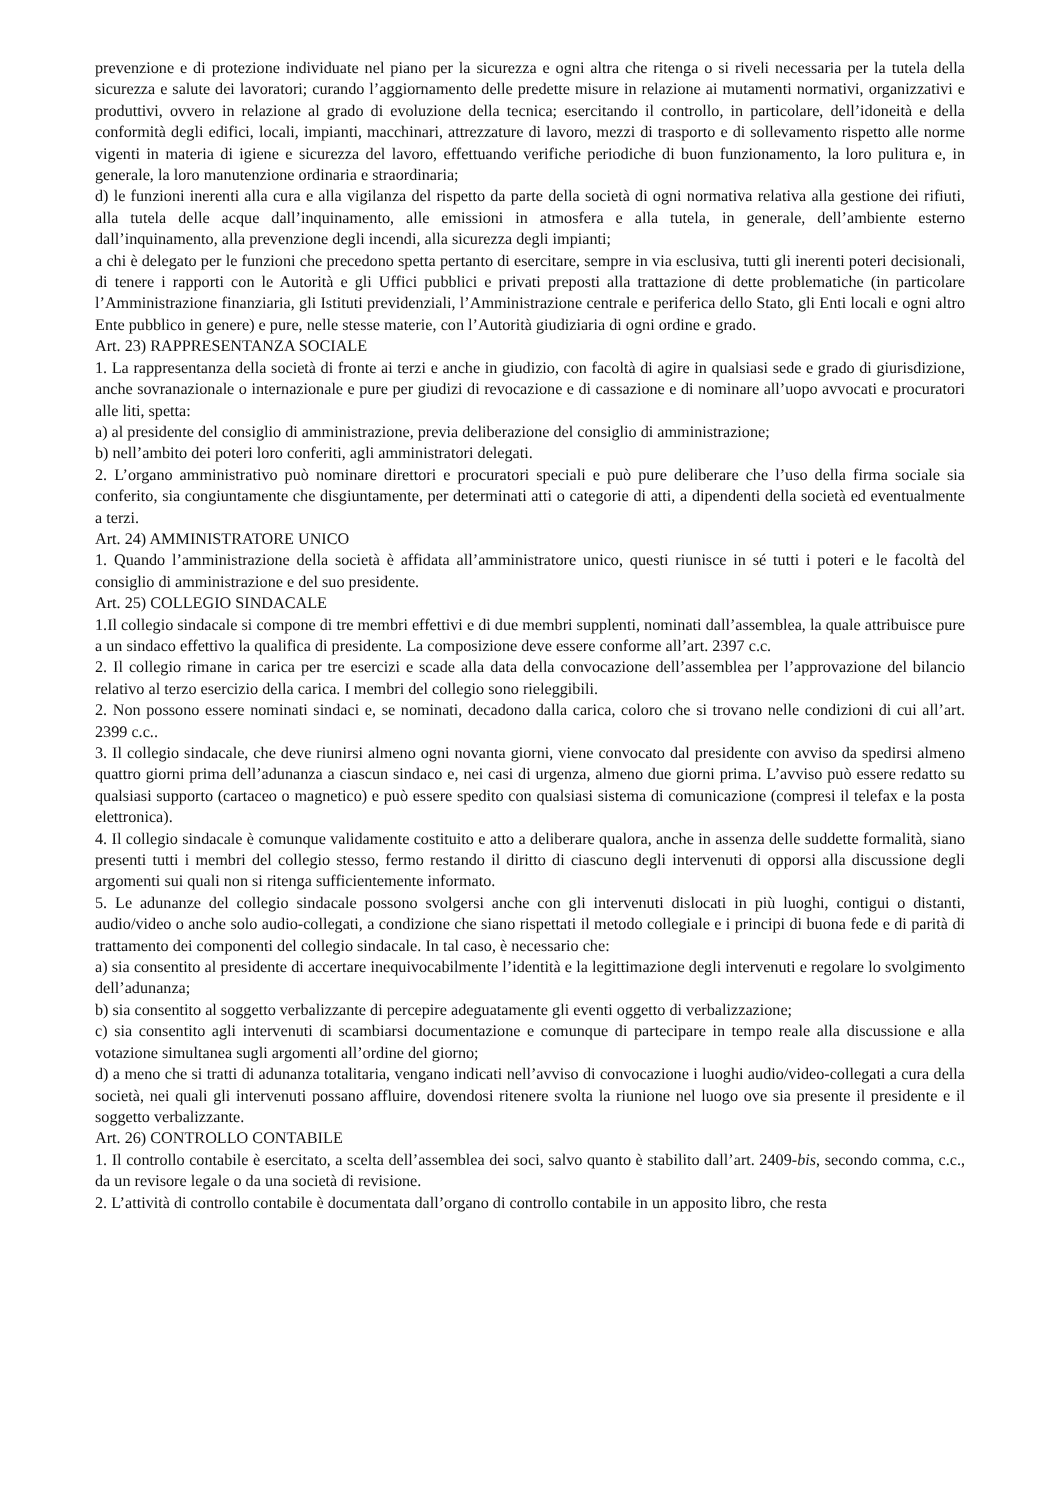prevenzione e di protezione individuate nel piano per la sicurezza e ogni altra che ritenga o si riveli necessaria per la tutela della sicurezza e salute dei lavoratori; curando l’aggiornamento delle predette misure in relazione ai mutamenti normativi, organizzativi e produttivi, ovvero in relazione al grado di evoluzione della tecnica; esercitando il controllo, in particolare, dell’idoneità e della conformità degli edifici, locali, impianti, macchinari, attrezzature di lavoro, mezzi di trasporto e di sollevamento rispetto alle norme vigenti in materia di igiene e sicurezza del lavoro, effettuando verifiche periodiche di buon funzionamento, la loro pulitura e, in generale, la loro manutenzione ordinaria e straordinaria;
d) le funzioni inerenti alla cura e alla vigilanza del rispetto da parte della società di ogni normativa relativa alla gestione dei rifiuti, alla tutela delle acque dall’inquinamento, alle emissioni in atmosfera e alla tutela, in generale, dell’ambiente esterno dall’inquinamento, alla prevenzione degli incendi, alla sicurezza degli impianti;
a chi è delegato per le funzioni che precedono spetta pertanto di esercitare, sempre in via esclusiva, tutti gli inerenti poteri decisionali, di tenere i rapporti con le Autorità e gli Uffici pubblici e privati preposti alla trattazione di dette problematiche (in particolare l’Amministrazione finanziaria, gli Istituti previdenziali, l’Amministrazione centrale e periferica dello Stato, gli Enti locali e ogni altro Ente pubblico in genere) e pure, nelle stesse materie, con l’Autorità giudiziaria di ogni ordine e grado.
Art. 23) RAPPRESENTANZA SOCIALE
1. La rappresentanza della società di fronte ai terzi e anche in giudizio, con facoltà di agire in qualsiasi sede e grado di giurisdizione, anche sovranazionale o internazionale e pure per giudizi di revocazione e di cassazione e di nominare all’uopo avvocati e procuratori alle liti, spetta:
a) al presidente del consiglio di amministrazione, previa deliberazione del consiglio di amministrazione;
b) nell’ambito dei poteri loro conferiti, agli amministratori delegati.
2. L’organo amministrativo può nominare direttori e procuratori speciali e può pure deliberare che l’uso della firma sociale sia conferito, sia congiuntamente che disgiuntamente, per determinati atti o categorie di atti, a dipendenti della società ed eventualmente a terzi.
Art. 24) AMMINISTRATORE UNICO
1. Quando l’amministrazione della società è affidata all’amministratore unico, questi riunisce in sé tutti i poteri e le facoltà del consiglio di amministrazione e del suo presidente.
Art. 25) COLLEGIO SINDACALE
1.Il collegio sindacale si compone di tre membri effettivi e di due membri supplenti, nominati dall’assemblea, la quale attribuisce pure a un sindaco effettivo la qualifica di presidente. La composizione deve essere conforme all’art. 2397 c.c.
2. Il collegio rimane in carica per tre esercizi e scade alla data della convocazione dell’assemblea per l’approvazione del bilancio relativo al terzo esercizio della carica. I membri del collegio sono rieleggibili.
2. Non possono essere nominati sindaci e, se nominati, decadono dalla carica, coloro che si trovano nelle condizioni di cui all’art. 2399 c.c..
3. Il collegio sindacale, che deve riunirsi almeno ogni novanta giorni, viene convocato dal presidente con avviso da spedirsi almeno quattro giorni prima dell’adunanza a ciascun sindaco e, nei casi di urgenza, almeno due giorni prima. L’avviso può essere redatto su qualsiasi supporto (cartaceo o magnetico) e può essere spedito con qualsiasi sistema di comunicazione (compresi il telefax e la posta elettronica).
4. Il collegio sindacale è comunque validamente costituito e atto a deliberare qualora, anche in assenza delle suddette formalità, siano presenti tutti i membri del collegio stesso, fermo restando il diritto di ciascuno degli intervenuti di opporsi alla discussione degli argomenti sui quali non si ritenga sufficientemente informato.
5. Le adunanze del collegio sindacale possono svolgersi anche con gli intervenuti dislocati in più luoghi, contigui o distanti, audio/video o anche solo audio-collegati, a condizione che siano rispettati il metodo collegiale e i principi di buona fede e di parità di trattamento dei componenti del collegio sindacale. In tal caso, è necessario che:
a) sia consentito al presidente di accertare inequivocabilmente l’identità e la legittimazione degli intervenuti e regolare lo svolgimento dell’adunanza;
b) sia consentito al soggetto verbalizzante di percepire adeguatamente gli eventi oggetto di verbalizzazione;
c) sia consentito agli intervenuti di scambiarsi documentazione e comunque di partecipare in tempo reale alla discussione e alla votazione simultanea sugli argomenti all’ordine del giorno;
d) a meno che si tratti di adunanza totalitaria, vengano indicati nell’avviso di convocazione i luoghi audio/video-collegati a cura della società, nei quali gli intervenuti possano affluire, dovendosi ritenere svolta la riunione nel luogo ove sia presente il presidente e il soggetto verbalizzante.
Art. 26) CONTROLLO CONTABILE
1. Il controllo contabile è esercitato, a scelta dell’assemblea dei soci, salvo quanto è stabilito dall’art. 2409-bis, secondo comma, c.c., da un revisore legale o da una società di revisione.
2. L’attività di controllo contabile è documentata dall’organo di controllo contabile in un apposito libro, che resta